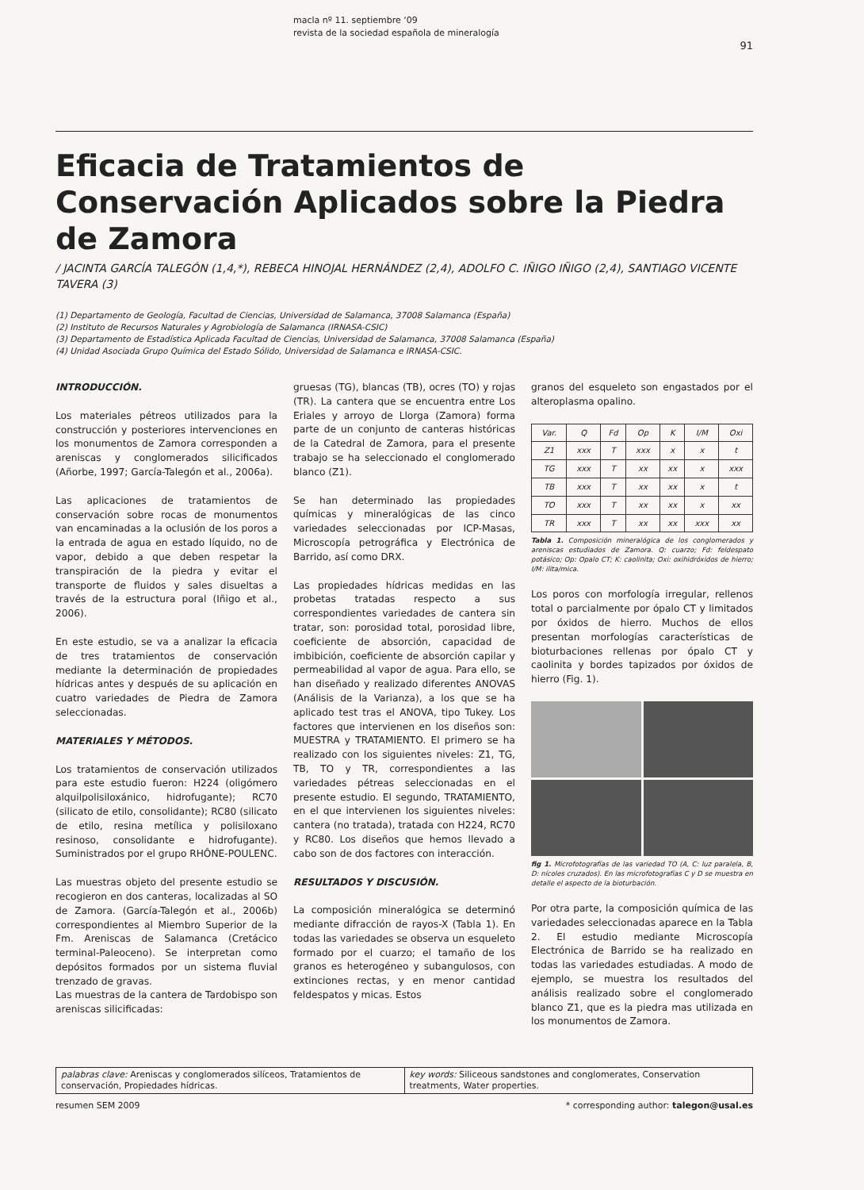macla nº 11. septiembre ‘09
revista de la sociedad española de mineralogía
91
Eficacia de Tratamientos de Conservación Aplicados sobre la Piedra de Zamora
/ JACINTA GARCÍA TALEGÓN (1,4,*), REBECA HINOJAL HERNÁNDEZ (2,4), ADOLFO C. IÑIGO IÑIGO (2,4), SANTIAGO VICENTE TAVERA (3)
(1) Departamento de Geología, Facultad de Ciencias, Universidad de Salamanca, 37008 Salamanca (España)
(2) Instituto de Recursos Naturales y Agrobiología de Salamanca (IRNASA-CSIC)
(3) Departamento de Estadística Aplicada Facultad de Ciencias, Universidad de Salamanca, 37008 Salamanca (España)
(4) Unidad Asociada Grupo Química del Estado Sólido, Universidad de Salamanca e IRNASA-CSIC.
INTRODUCCIÓN.
Los materiales pétreos utilizados para la construcción y posteriores intervenciones en los monumentos de Zamora corresponden a areniscas y conglomerados silicificados (Añorbe, 1997; García-Talegón et al., 2006a).
Las aplicaciones de tratamientos de conservación sobre rocas de monumentos van encaminadas a la oclusión de los poros a la entrada de agua en estado líquido, no de vapor, debido a que deben respetar la transpiración de la piedra y evitar el transporte de fluidos y sales disueltas a través de la estructura poral (Iñigo et al., 2006).
En este estudio, se va a analizar la eficacia de tres tratamientos de conservación mediante la determinación de propiedades hídricas antes y después de su aplicación en cuatro variedades de Piedra de Zamora seleccionadas.
MATERIALES Y MÉTODOS.
Los tratamientos de conservación utilizados para este estudio fueron: H224 (oligómero alquilpolisiloxánico, hidrofugante); RC70 (silicato de etilo, consolidante); RC80 (silicato de etilo, resina metílica y polisiloxano resinoso, consolidante e hidrofugante). Suministrados por el grupo RHÔNE-POULENC.
Las muestras objeto del presente estudio se recogieron en dos canteras, localizadas al SO de Zamora. (García-Talegón et al., 2006b) correspondientes al Miembro Superior de la Fm. Areniscas de Salamanca (Cretácico terminal-Paleoceno). Se interpretan como depósitos formados por un sistema fluvial trenzado de gravas.
Las muestras de la cantera de Tardobispo son areniscas silicificadas:
gruesas (TG), blancas (TB), ocres (TO) y rojas (TR). La cantera que se encuentra entre Los Eriales y arroyo de Llorga (Zamora) forma parte de un conjunto de canteras históricas de la Catedral de Zamora, para el presente trabajo se ha seleccionado el conglomerado blanco (Z1).
Se han determinado las propiedades químicas y mineralógicas de las cinco variedades seleccionadas por ICP-Masas, Microscopía petrográfica y Electrónica de Barrido, así como DRX.
Las propiedades hídricas medidas en las probetas tratadas respecto a sus correspondientes variedades de cantera sin tratar, son: porosidad total, porosidad libre, coeficiente de absorción, capacidad de imbibición, coeficiente de absorción capilar y permeabilidad al vapor de agua. Para ello, se han diseñado y realizado diferentes ANOVAS (Análisis de la Varianza), a los que se ha aplicado test tras el ANOVA, tipo Tukey. Los factores que intervienen en los diseños son: MUESTRA y TRATAMIENTO. El primero se ha realizado con los siguientes niveles: Z1, TG, TB, TO y TR, correspondientes a las variedades pétreas seleccionadas en el presente estudio. El segundo, TRATAMIENTO, en el que intervienen los siguientes niveles: cantera (no tratada), tratada con H224, RC70 y RC80. Los diseños que hemos llevado a cabo son de dos factores con interacción.
RESULTADOS Y DISCUSIÓN.
La composición mineralógica se determinó mediante difracción de rayos-X (Tabla 1). En todas las variedades se observa un esqueleto formado por el cuarzo; el tamaño de los granos es heterogéneo y subangulosos, con extinciones rectas, y en menor cantidad feldespatos y micas. Estos
granos del esqueleto son engastados por el alteroplasma opalino.
| Var. | Q | Fd | Op | K | I/M | Oxi |
| --- | --- | --- | --- | --- | --- | --- |
| Z1 | xxx | T | xxx | x | x | t |
| TG | xxx | T | xx | xx | x | xxx |
| TB | xxx | T | xx | xx | x | t |
| TO | xxx | T | xx | xx | x | xx |
| TR | xxx | T | xx | xx | xxx | xx |
Tabla 1. Composición mineralógica de los conglomerados y areniscas estudiados de Zamora. Q: cuarzo; Fd: feldespato potásico; Op: Opalo CT; K: caolinita; Oxi: oxihidróxidos de hierro; I/M: ilita/mica.
Los poros con morfología irregular, rellenos total o parcialmente por ópalo CT y limitados por óxidos de hierro. Muchos de ellos presentan morfologías características de bioturbaciones rellenas por ópalo CT y caolinita y bordes tapizados por óxidos de hierro (Fig. 1).
fig 1. Microfotografías de las variedad TO (A, C: luz paralela, B, D: nícoles cruzados). En las microfotografías C y D se muestra en detalle el aspecto de la bioturbación.
Por otra parte, la composición química de las variedades seleccionadas aparece en la Tabla 2. El estudio mediante Microscopía Electrónica de Barrido se ha realizado en todas las variedades estudiadas. A modo de ejemplo, se muestra los resultados del análisis realizado sobre el conglomerado blanco Z1, que es la piedra mas utilizada en los monumentos de Zamora.
palabras clave: Areniscas y conglomerados silíceos, Tratamientos de conservación, Propiedades hídricas.
key words: Siliceous sandstones and conglomerates, Conservation treatments, Water properties.
resumen SEM 2009 * corresponding author: talegon@usal.es